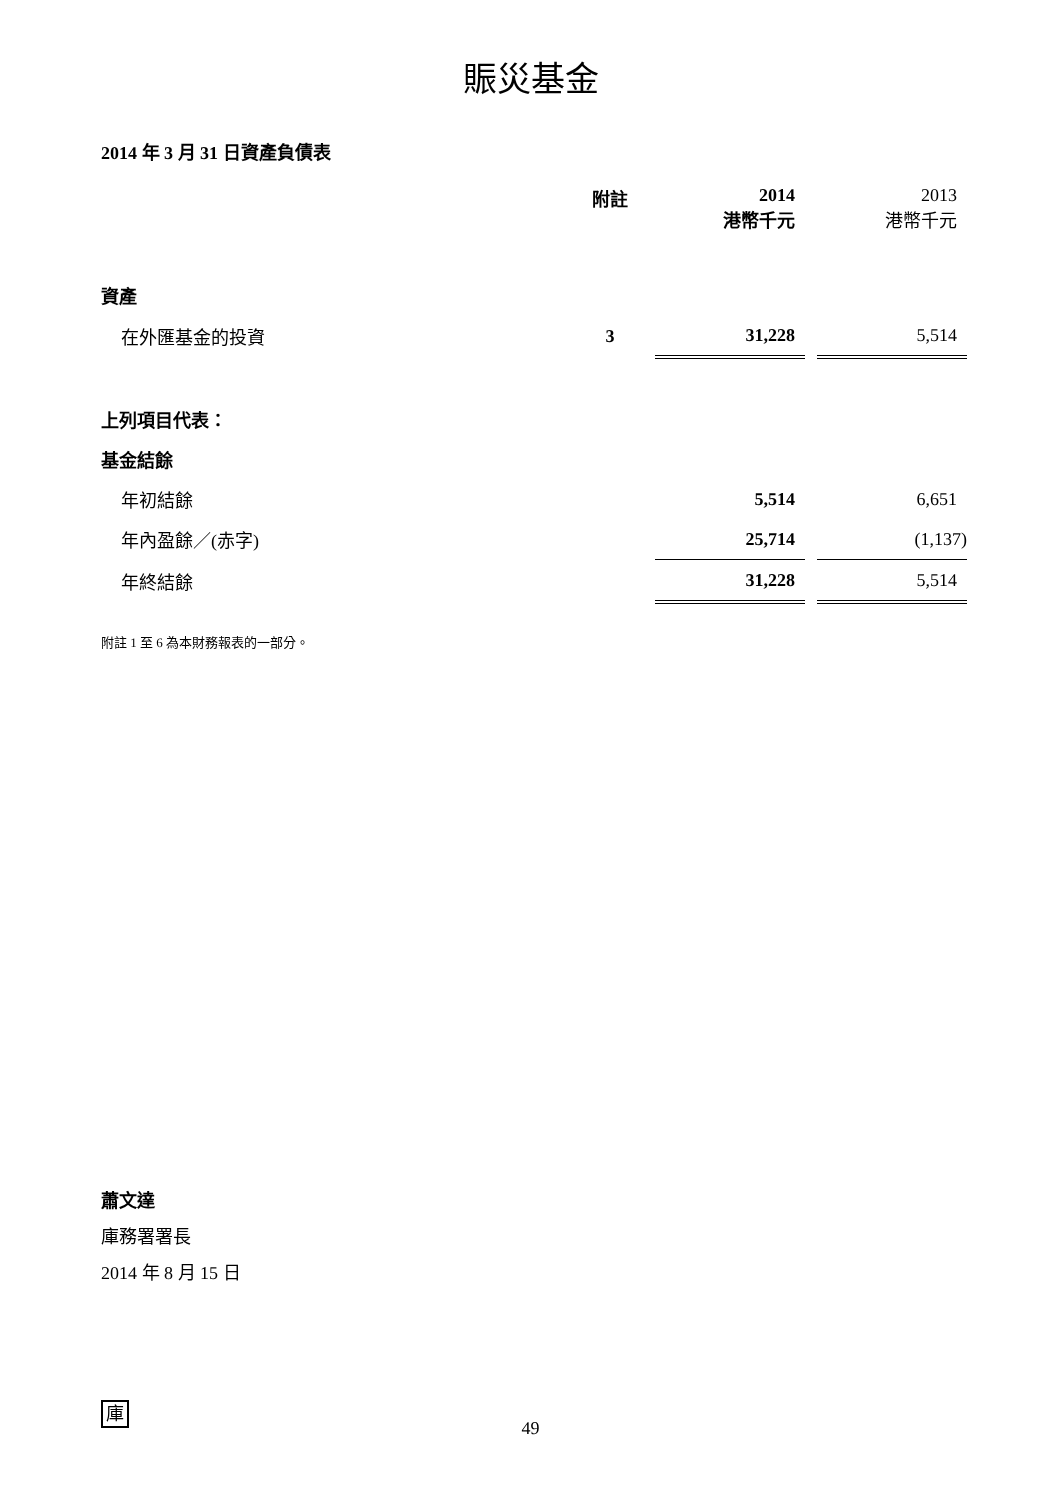賑災基金
2014 年 3 月 31 日資產負債表
| | 附註 | 2014 港幣千元 | | 2013 港幣千元 |
| 資產 | | | | |
| 在外匯基金的投資 | 3 | 31,228 | | 5,514 |
| 上列項目代表： | | | | |
| 基金結餘 | | | | |
| 年初結餘 | | 5,514 | | 6,651 |
| 年內盈餘／(赤字) | | 25,714 | | (1,137) |
| 年終結餘 | | 31,228 | | 5,514 |
附註 1 至 6 為本財務報表的一部分。
蕭文達
庫務署署長
2014 年 8 月 15 日
庫
49